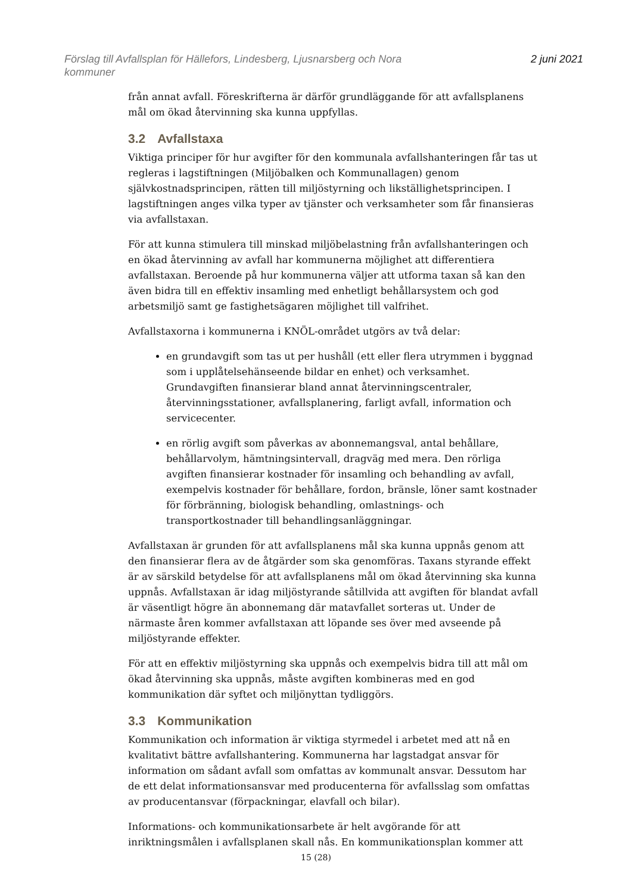Förslag till Avfallsplan för Hällefors, Lindesberg, Ljusnarsberg och Nora
kommuner
2 juni 2021
från annat avfall. Föreskrifterna är därför grundläggande för att avfallsplanens mål om ökad återvinning ska kunna uppfyllas.
3.2 Avfallstaxa
Viktiga principer för hur avgifter för den kommunala avfallshanteringen får tas ut regleras i lagstiftningen (Miljöbalken och Kommunallagen) genom självkostnadsprincipen, rätten till miljöstyrning och likställighetsprincipen. I lagstiftningen anges vilka typer av tjänster och verksamheter som får finansieras via avfallstaxan.
För att kunna stimulera till minskad miljöbelastning från avfallshanteringen och en ökad återvinning av avfall har kommunerna möjlighet att differentiera avfallstaxan. Beroende på hur kommunerna väljer att utforma taxan så kan den även bidra till en effektiv insamling med enhetligt behållarsystem och god arbetsmiljö samt ge fastighetsägaren möjlighet till valfrihet.
Avfallstaxorna i kommunerna i KNÖL-området utgörs av två delar:
en grundavgift som tas ut per hushåll (ett eller flera utrymmen i byggnad som i upplåtelsehänseende bildar en enhet) och verksamhet. Grundavgiften finansierar bland annat återvinningscentraler, återvinningsstationer, avfallsplanering, farligt avfall, information och servicecenter.
en rörlig avgift som påverkas av abonnemangsval, antal behållare, behållarvolym, hämtningsintervall, dragväg med mera. Den rörliga avgiften finansierar kostnader för insamling och behandling av avfall, exempelvis kostnader för behållare, fordon, bränsle, löner samt kostnader för förbränning, biologisk behandling, omlastnings- och transportkostnader till behandlingsanläggningar.
Avfallstaxan är grunden för att avfallsplanens mål ska kunna uppnås genom att den finansierar flera av de åtgärder som ska genomföras. Taxans styrande effekt är av särskild betydelse för att avfallsplanens mål om ökad återvinning ska kunna uppnås. Avfallstaxan är idag miljöstyrande såtillvida att avgiften för blandat avfall är väsentligt högre än abonnemang där matavfallet sorteras ut. Under de närmaste åren kommer avfallstaxan att löpande ses över med avseende på miljöstyrande effekter.
För att en effektiv miljöstyrning ska uppnås och exempelvis bidra till att mål om ökad återvinning ska uppnås, måste avgiften kombineras med en god kommunikation där syftet och miljönyttan tydliggörs.
3.3 Kommunikation
Kommunikation och information är viktiga styrmedel i arbetet med att nå en kvalitativt bättre avfallshantering. Kommunerna har lagstadgat ansvar för information om sådant avfall som omfattas av kommunalt ansvar. Dessutom har de ett delat informationsansvar med producenterna för avfallsslag som omfattas av producentansvar (förpackningar, elavfall och bilar).
Informations- och kommunikationsarbete är helt avgörande för att inriktningsmålen i avfallsplanen skall nås. En kommunikationsplan kommer att
15 (28)